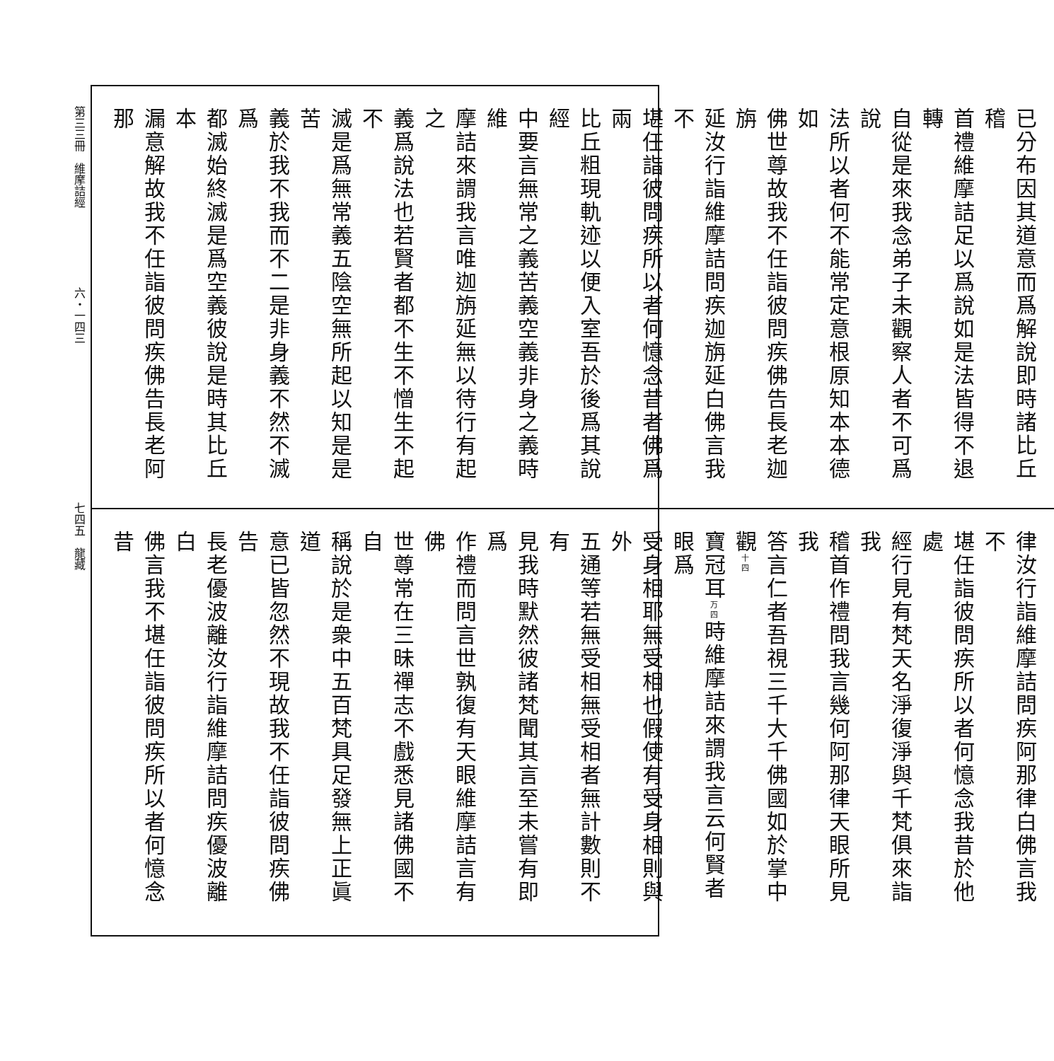第三三冊　維摩詰經　　　　　　　六・一四三　　　　　　　　　　　　　　七四五　龍藏
已分布因其道意而爲解說即時諸比丘稽
首禮維摩詰足以爲說如是法皆得不退轉
自從是來我念弟子未觀察人者不可爲說
法所以者何不能常定意根原知本本德如
佛世尊故我不任詣彼問疾佛告長老迦旃
延汝行詣維摩詰問疾迦旃延白佛言我不
堪任詣彼問疾所以者何憶念昔者佛爲兩
比丘粗現軌迹以便入室吾於後爲其說經
中要言無常之義苦義空義非身之義時維
摩詰來謂我言唯迦旃延無以待行有起之
義爲說法也若賢者都不生不憎生不起不
滅是爲無常義五陰空無所起以知是是苦
義於我不我而不二是非身義不然不滅爲
都滅始終滅是爲空義彼說是時其比丘本
漏意解故我不任詣彼問疾佛告長老阿那
律汝行詣維摩詰問疾阿那律白佛言我不
堪任詣彼問疾所以者何憶念我昔於他處
經行見有梵天名淨復淨與千梵俱來詣我
稽首作禮問我言幾何阿那律天眼所見我
答言仁者吾視三千大千佛國如於掌中觀十四
寶冠耳万四時維摩詰來謂我言云何賢者眼爲
受身相耶無受相也假使有受身相則與外
五通等若無受相無受相者無計數則不有
見我時默然彼諸梵聞其言至未嘗有即爲
作禮而問言世孰復有天眼維摩詰言有佛
世尊常在三昧禪志不戲悉見諸佛國不自
稱說於是衆中五百梵具足發無上正眞道
意已皆忽然不現故我不任詣彼問疾佛告
長老優波離汝行詣維摩詰問疾優波離白
佛言我不堪任詣彼問疾所以者何憶念昔